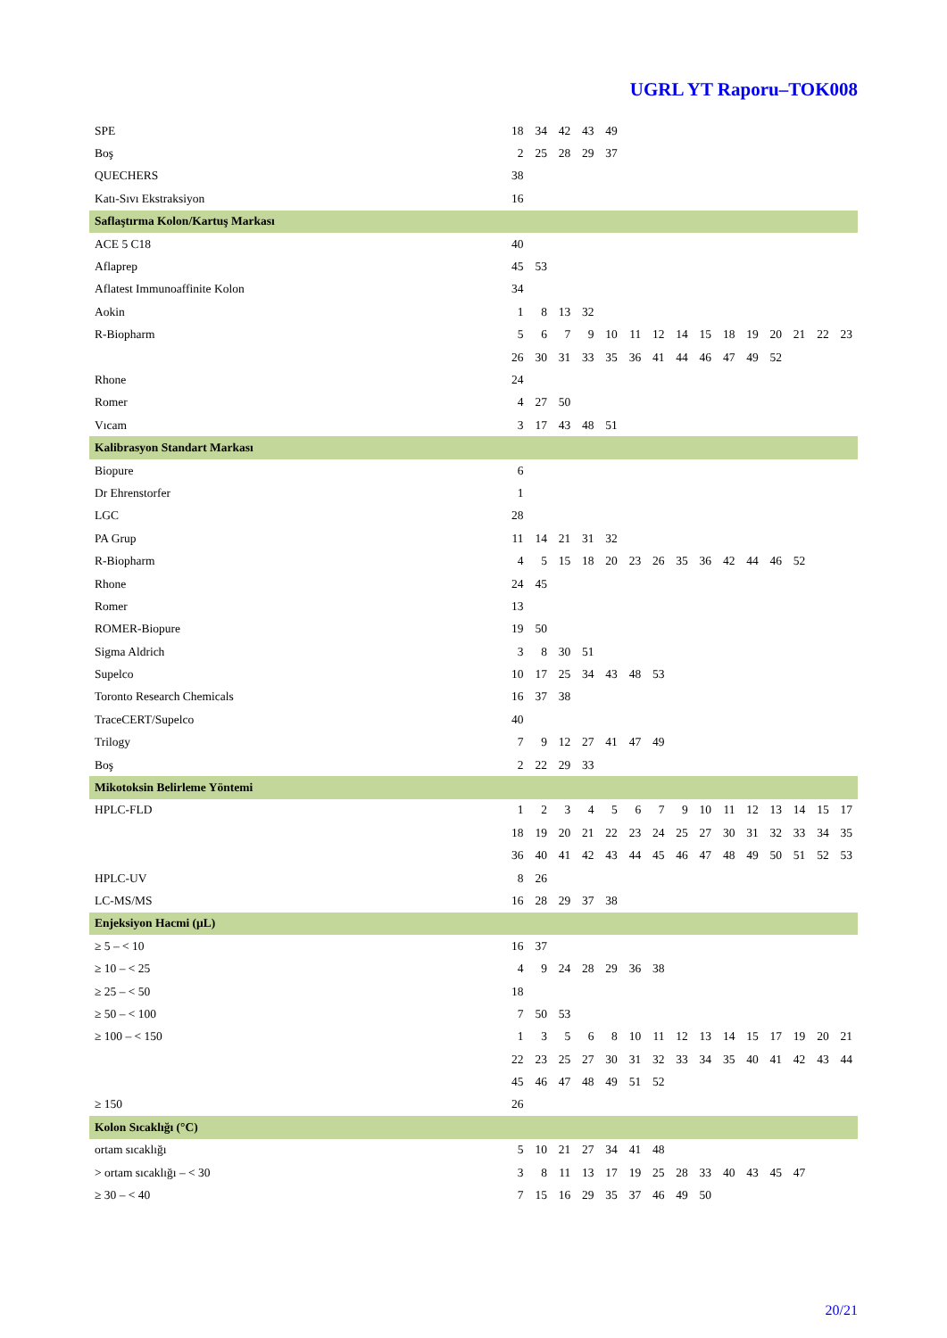UGRL YT Raporu–TOK008
| SPE | 18 | 34 | 42 | 43 | 49 | | | | | | | | | | |
| Boş | 2 | 25 | 28 | 29 | 37 | | | | | | | | | | |
| QUECHERS | 38 | | | | | | | | | | | | | | |
| Katı-Sıvı Ekstraksiyon | 16 | | | | | | | | | | | | | | |
| Saflaştırma Kolon/Kartuş Markası | | | | | | | | | | | | | | | |
| ACE 5 C18 | 40 | | | | | | | | | | | | | | |
| Aflaprep | 45 | 53 | | | | | | | | | | | | | |
| Aflatest Immunoaffinite Kolon | 34 | | | | | | | | | | | | | | |
| Aokin | 1 | 8 | 13 | 32 | | | | | | | | | | | |
| R-Biopharm | 5 | 6 | 7 | 9 | 10 | 11 | 12 | 14 | 15 | 18 | 19 | 20 | 21 | 22 | 23 |
| | 26 | 30 | 31 | 33 | 35 | 36 | 41 | 44 | 46 | 47 | 49 | 52 | | | |
| Rhone | 24 | | | | | | | | | | | | | | |
| Romer | 4 | 27 | 50 | | | | | | | | | | | | |
| Vıcam | 3 | 17 | 43 | 48 | 51 | | | | | | | | | | |
| Kalibrasyon Standart Markası | | | | | | | | | | | | | | | |
| Biopure | 6 | | | | | | | | | | | | | | |
| Dr Ehrenstorfer | 1 | | | | | | | | | | | | | | |
| LGC | 28 | | | | | | | | | | | | | | |
| PA Grup | 11 | 14 | 21 | 31 | 32 | | | | | | | | | | |
| R-Biopharm | 4 | 5 | 15 | 18 | 20 | 23 | 26 | 35 | 36 | 42 | 44 | 46 | 52 | | |
| Rhone | 24 | 45 | | | | | | | | | | | | | |
| Romer | 13 | | | | | | | | | | | | | | |
| ROMER-Biopure | 19 | 50 | | | | | | | | | | | | | |
| Sigma Aldrich | 3 | 8 | 30 | 51 | | | | | | | | | | | |
| Supelco | 10 | 17 | 25 | 34 | 43 | 48 | 53 | | | | | | | | |
| Toronto Research Chemicals | 16 | 37 | 38 | | | | | | | | | | | | |
| TraceCERT/Supelco | 40 | | | | | | | | | | | | | | |
| Trilogy | 7 | 9 | 12 | 27 | 41 | 47 | 49 | | | | | | | | |
| Boş | 2 | 22 | 29 | 33 | | | | | | | | | | | |
| Mikotoksin Belirleme Yöntemi | | | | | | | | | | | | | | | |
| HPLC-FLD | 1 | 2 | 3 | 4 | 5 | 6 | 7 | 9 | 10 | 11 | 12 | 13 | 14 | 15 | 17 |
| | 18 | 19 | 20 | 21 | 22 | 23 | 24 | 25 | 27 | 30 | 31 | 32 | 33 | 34 | 35 |
| | 36 | 40 | 41 | 42 | 43 | 44 | 45 | 46 | 47 | 48 | 49 | 50 | 51 | 52 | 53 |
| HPLC-UV | 8 | 26 | | | | | | | | | | | | | |
| LC-MS/MS | 16 | 28 | 29 | 37 | 38 | | | | | | | | | | |
| Enjeksiyon Hacmi (µL) | | | | | | | | | | | | | | | |
| ≥ 5 – < 10 | 16 | 37 | | | | | | | | | | | | | |
| ≥ 10 – < 25 | 4 | 9 | 24 | 28 | 29 | 36 | 38 | | | | | | | | |
| ≥ 25 – < 50 | 18 | | | | | | | | | | | | | | |
| ≥ 50 – < 100 | 7 | 50 | 53 | | | | | | | | | | | | |
| ≥ 100 – < 150 | 1 | 3 | 5 | 6 | 8 | 10 | 11 | 12 | 13 | 14 | 15 | 17 | 19 | 20 | 21 |
| | 22 | 23 | 25 | 27 | 30 | 31 | 32 | 33 | 34 | 35 | 40 | 41 | 42 | 43 | 44 |
| | 45 | 46 | 47 | 48 | 49 | 51 | 52 | | | | | | | | |
| ≥ 150 | 26 | | | | | | | | | | | | | | |
| Kolon Sıcaklığı (°C) | | | | | | | | | | | | | | | |
| ortam sıcaklığı | 5 | 10 | 21 | 27 | 34 | 41 | 48 | | | | | | | | |
| > ortam sıcaklığı – < 30 | 3 | 8 | 11 | 13 | 17 | 19 | 25 | 28 | 33 | 40 | 43 | 45 | 47 | | |
| ≥ 30 – < 40 | 7 | 15 | 16 | 29 | 35 | 37 | 46 | 49 | 50 | | | | | | |
20/21